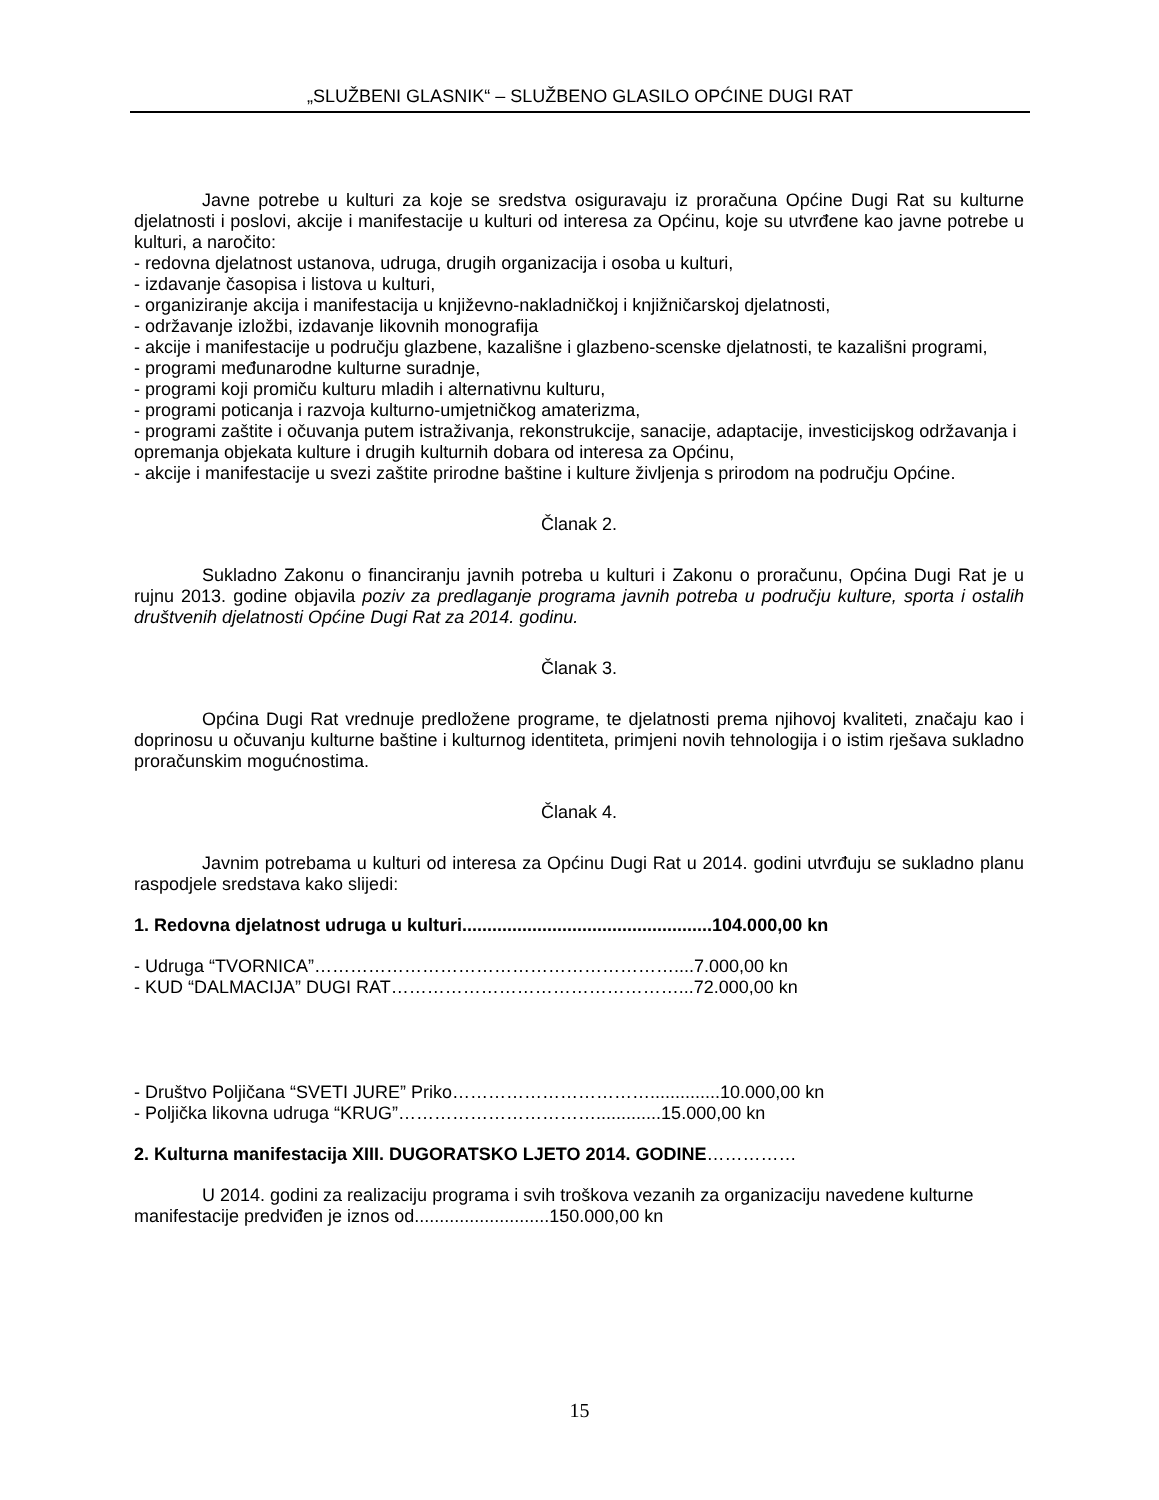„SLUŽBENI GLASNIK“ – SLUŽBENO GLASILO OPĆINE DUGI RAT
Javne potrebe u kulturi za koje se sredstva osiguravaju iz proračuna Općine Dugi Rat su kulturne djelatnosti i poslovi, akcije i manifestacije u kulturi od interesa za Općinu, koje su utvrđene kao javne potrebe u kulturi, a naročito:
- redovna djelatnost ustanova, udruga, drugih organizacija i osoba u kulturi,
- izdavanje časopisa i listova u kulturi,
- organiziranje akcija i manifestacija u književno-nakladničkoj i knjižničarskoj djelatnosti,
- održavanje izložbi, izdavanje likovnih monografija
- akcije i manifestacije u području glazbene, kazališne i glazbeno-scenske djelatnosti, te kazališni programi,
- programi međunarodne kulturne suradnje,
- programi koji promiču kulturu mladih i alternativnu kulturu,
- programi poticanja i razvoja kulturno-umjetničkog amaterizma,
- programi zaštite i očuvanja putem istraživanja, rekonstrukcije, sanacije, adaptacije, investicijskog održavanja i opremanja objekata kulture i drugih kulturnih dobara od interesa za Općinu,
- akcije i manifestacije u svezi zaštite prirodne baštine i kulture življenja s prirodom na području Općine.
Članak 2.
Sukladno Zakonu o financiranju javnih potreba u kulturi i Zakonu o proračunu, Općina Dugi Rat je u rujnu 2013. godine objavila poziv za predlaganje programa javnih potreba u području kulture, sporta i ostalih društvenih djelatnosti Općine Dugi Rat za 2014. godinu.
Članak 3.
Općina Dugi Rat vrednuje predložene programe, te djelatnosti prema njihovoj kvaliteti, značaju kao i doprinosu u očuvanju kulturne baštine i kulturnog identiteta, primjeni novih tehnologija i o istim rješava sukladno proračunskim mogućnostima.
Članak 4.
Javnim potrebama u kulturi od interesa za Općinu Dugi Rat u 2014. godini utvrđuju se sukladno planu raspodjele sredstava kako slijedi:
1. Redovna djelatnost udruga u kulturi..................................................104.000,00 kn
- Udruga “TVORNICA”……………………………………………………....7.000,00 kn
- KUD “DALMACIJA” DUGI RAT…………………………………………...72.000,00 kn
- Društvo Poljičana “SVETI JURE” Priko……………………………..............10.000,00 kn
- Poljička likovna udruga “KRUG”…………………………….............15.000,00 kn
2. Kulturna manifestacija XIII. DUGORATSKO LJETO 2014. GODINE……………
U 2014. godini za realizaciju programa i svih troškova vezanih za organizaciju navedene kulturne manifestacije predviđen je iznos od...........................150.000,00 kn
15